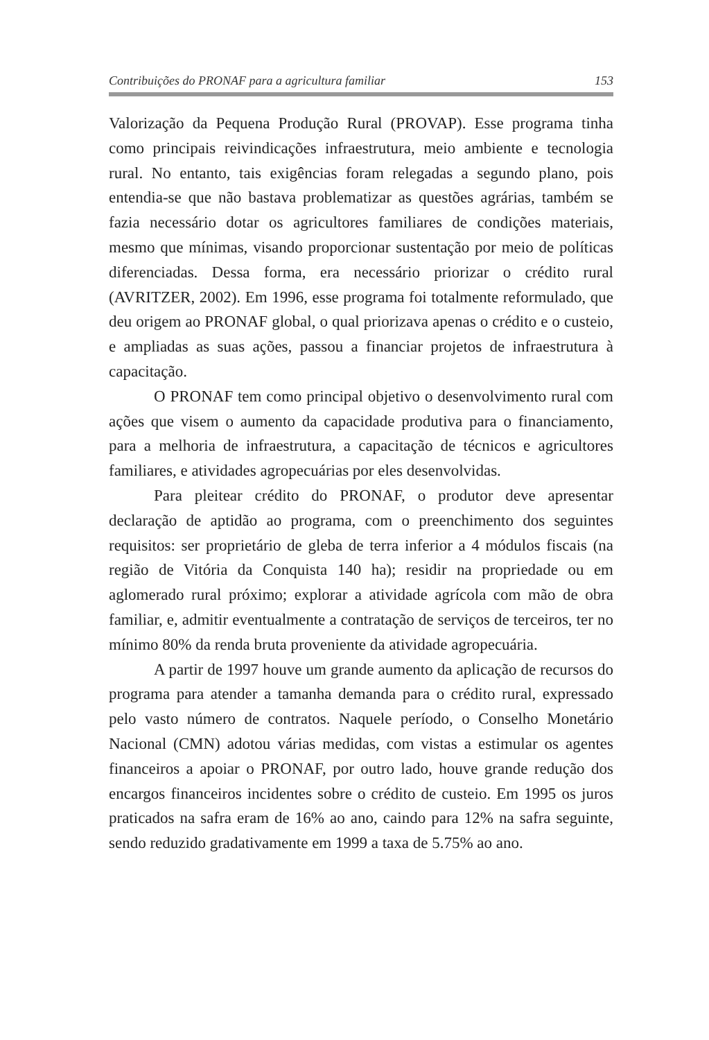Contribuições do PRONAF para a agricultura familiar 153
Valorização da Pequena Produção Rural (PROVAP). Esse programa tinha como principais reivindicações infraestrutura, meio ambiente e tecnologia rural. No entanto, tais exigências foram relegadas a segundo plano, pois entendia-se que não bastava problematizar as questões agrárias, também se fazia necessário dotar os agricultores familiares de condições materiais, mesmo que mínimas, visando proporcionar sustentação por meio de políticas diferenciadas. Dessa forma, era necessário priorizar o crédito rural (AVRITZER, 2002). Em 1996, esse programa foi totalmente reformulado, que deu origem ao PRONAF global, o qual priorizava apenas o crédito e o custeio, e ampliadas as suas ações, passou a financiar projetos de infraestrutura à capacitação.
O PRONAF tem como principal objetivo o desenvolvimento rural com ações que visem o aumento da capacidade produtiva para o financiamento, para a melhoria de infraestrutura, a capacitação de técnicos e agricultores familiares, e atividades agropecuárias por eles desenvolvidas.
Para pleitear crédito do PRONAF, o produtor deve apresentar declaração de aptidão ao programa, com o preenchimento dos seguintes requisitos: ser proprietário de gleba de terra inferior a 4 módulos fiscais (na região de Vitória da Conquista 140 ha); residir na propriedade ou em aglomerado rural próximo; explorar a atividade agrícola com mão de obra familiar, e, admitir eventualmente a contratação de serviços de terceiros, ter no mínimo 80% da renda bruta proveniente da atividade agropecuária.
A partir de 1997 houve um grande aumento da aplicação de recursos do programa para atender a tamanha demanda para o crédito rural, expressado pelo vasto número de contratos. Naquele período, o Conselho Monetário Nacional (CMN) adotou várias medidas, com vistas a estimular os agentes financeiros a apoiar o PRONAF, por outro lado, houve grande redução dos encargos financeiros incidentes sobre o crédito de custeio. Em 1995 os juros praticados na safra eram de 16% ao ano, caindo para 12% na safra seguinte, sendo reduzido gradativamente em 1999 a taxa de 5.75% ao ano.